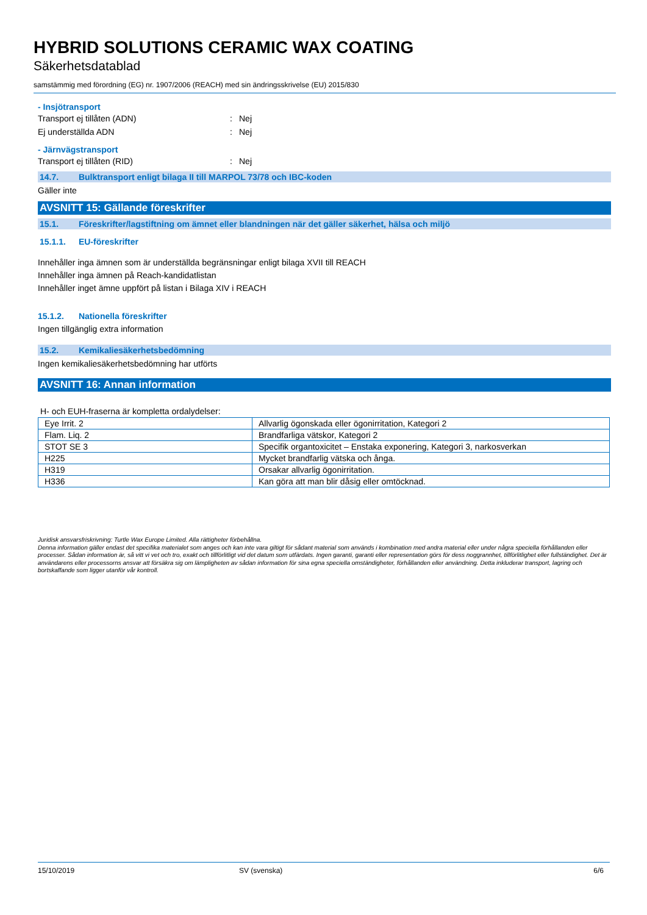HYBRID SOLUTIONS CERAMIC WAX COATING
Säkerhetsdatablad
samstämmig med förordning (EG) nr. 1907/2006 (REACH) med sin ändringsskrivelse (EU) 2015/830
- Insjötransport
Transport ej tillåten (ADN): Nej
Ej underställda ADN: Nej
- Järnvägstransport
Transport ej tillåten (RID): Nej
14.7. Bulktransport enligt bilaga II till MARPOL 73/78 och IBC-koden
Gäller inte
AVSNITT 15: Gällande föreskrifter
15.1. Föreskrifter/lagstiftning om ämnet eller blandningen när det gäller säkerhet, hälsa och miljö
15.1.1. EU-föreskrifter
Innehåller inga ämnen som är underställda begränsningar enligt bilaga XVII till REACH
Innehåller inga ämnen på Reach-kandidatlistan
Innehåller inget ämne uppfört på listan i Bilaga XIV i REACH
15.1.2. Nationella föreskrifter
Ingen tillgänglig extra information
15.2. Kemikaliesäkerhetsbedömning
Ingen kemikaliesäkerhetsbedömning har utförts
AVSNITT 16: Annan information
H- och EUH-fraserna är kompletta ordalydelser:
| Eye Irrit. 2 | Allvarlig ögonskada eller ögonirritation, Kategori 2 |
| Flam. Liq. 2 | Brandfarliga vätskor, Kategori 2 |
| STOT SE 3 | Specifik organtoxicitet – Enstaka exponering, Kategori 3, narkosverkan |
| H225 | Mycket brandfarlig vätska och ånga. |
| H319 | Orsakar allvarlig ögonirritation. |
| H336 | Kan göra att man blir dåsig eller omtöcknad. |
Juridisk ansvarsfriskrivning: Turtle Wax Europe Limited. Alla rättigheter förbehållna.
Denna information gäller endast det specifika materialet som anges och kan inte vara giltigt för sådant material som används i kombination med andra material eller under några speciella förhållanden eller processer. Sådan information är, så vitt vi vet och tro, exakt och tillförlitligt vid det datum som utfärdats. Ingen garanti, garanti eller representation görs för dess noggrannhet, tillförlitlighet eller fullständighet. Det är användarens eller processorns ansvar att försäkra sig om lämpligheten av sådan information för sina egna speciella omständigheter, förhållanden eller användning. Detta inkluderar transport, lagring och bortskaffande som ligger utanför vår kontroll.
15/10/2019 SV (svenska) 6/6